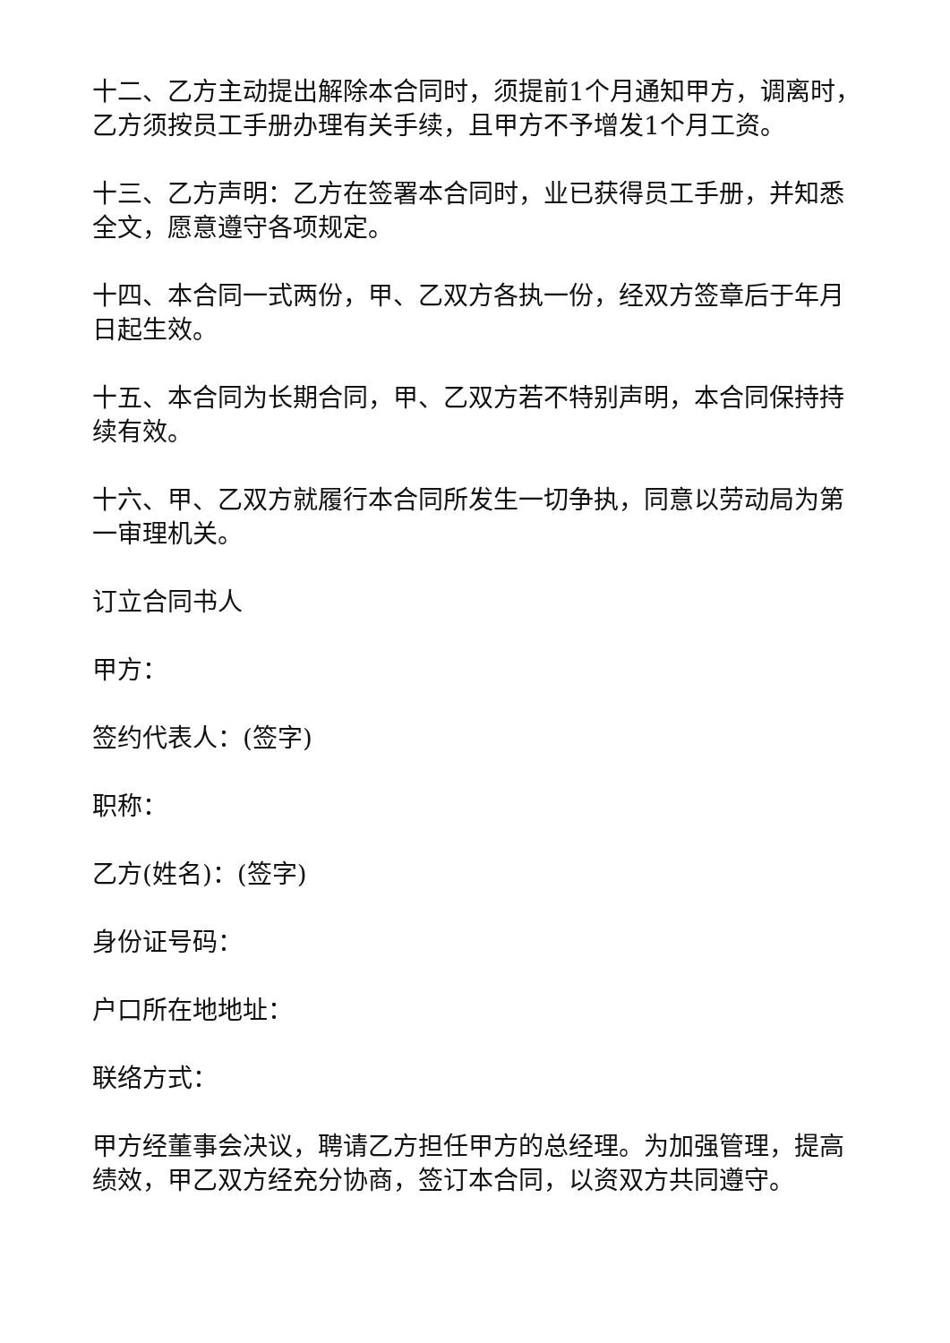十二、乙方主动提出解除本合同时，须提前1个月通知甲方，调离时，乙方须按员工手册办理有关手续，且甲方不予增发1个月工资。
十三、乙方声明：乙方在签署本合同时，业已获得员工手册，并知悉全文，愿意遵守各项规定。
十四、本合同一式两份，甲、乙双方各执一份，经双方签章后于年月日起生效。
十五、本合同为长期合同，甲、乙双方若不特别声明，本合同保持持续有效。
十六、甲、乙双方就履行本合同所发生一切争执，同意以劳动局为第一审理机关。
订立合同书人
甲方：
签约代表人：(签字)
职称：
乙方(姓名)：(签字)
身份证号码：
户口所在地地址：
联络方式：
甲方经董事会决议，聘请乙方担任甲方的总经理。为加强管理，提高绩效，甲乙双方经充分协商，签订本合同，以资双方共同遵守。